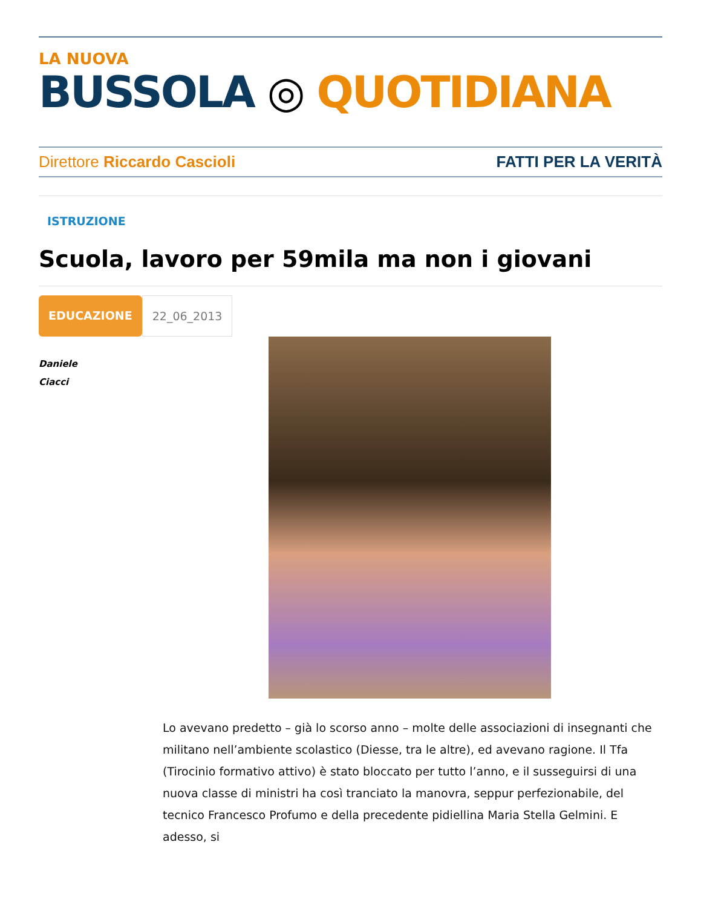LA NUOVA
BUSSOLA ◎ QUOTIDIANA
Direttore Riccardo Cascioli FATTI PER LA VERITÀ
ISTRUZIONE
Scuola, lavoro per 59mila ma non i giovani
EDUCAZIONE 22_06_2013
Daniele
Ciacci
Lo avevano predetto – già lo scorso anno – molte delle associazioni di insegnanti che militano nell’ambiente scolastico (Diesse, tra le altre), ed avevano ragione. Il Tfa (Tirocinio formativo attivo) è stato bloccato per tutto l’anno, e il susseguirsi di una nuova classe di ministri ha così tranciato la manovra, seppur perfezionabile, del tecnico Francesco Profumo e della precedente pidiellina Maria Stella Gelmini. E adesso, si